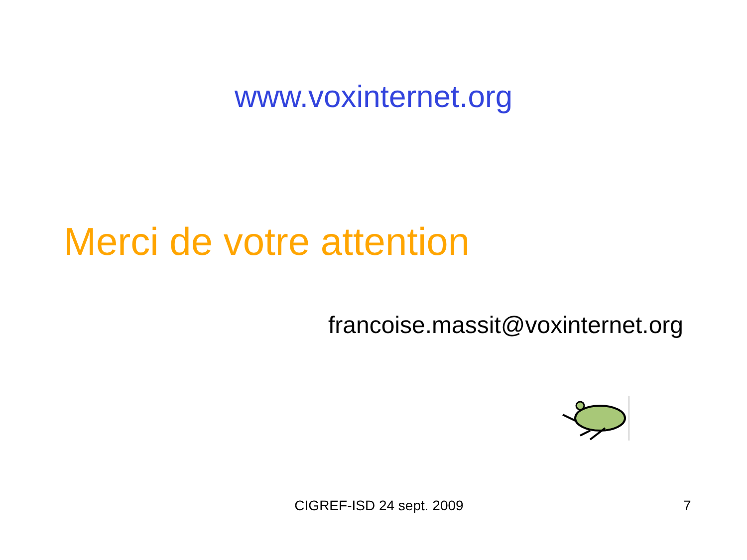www.voxinternet.org
Merci de votre attention
francoise.massit@voxinternet.org
CIGREF-ISD 24 sept. 2009 7